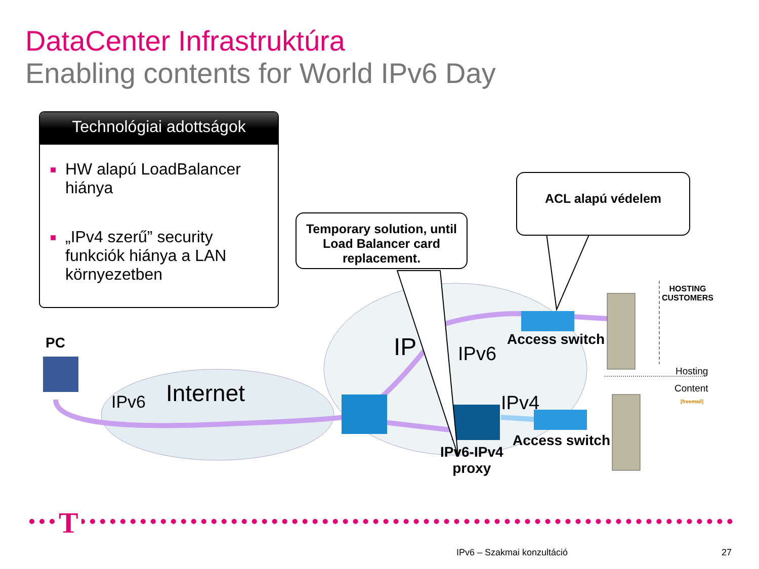DataCenter Infrastruktúra
Enabling contents for World IPv6 Day
Technológiai adottságok
■ HW alapú LoadBalancer hiánya
■ „IPv4 szerű” security funkciók hiánya a LAN környezetben
Temporary solution, until Load Balancer card replacement.
ACL alapú védelem
PC
Internet
IPv6
IP IPv6
IPv4
Access switch
Access switch
IPv6-IPv4
proxy
HOSTING
CUSTOMERS
Hosting
Content
[freemail]
T
IPv6 – Szakmai konzultáció 27